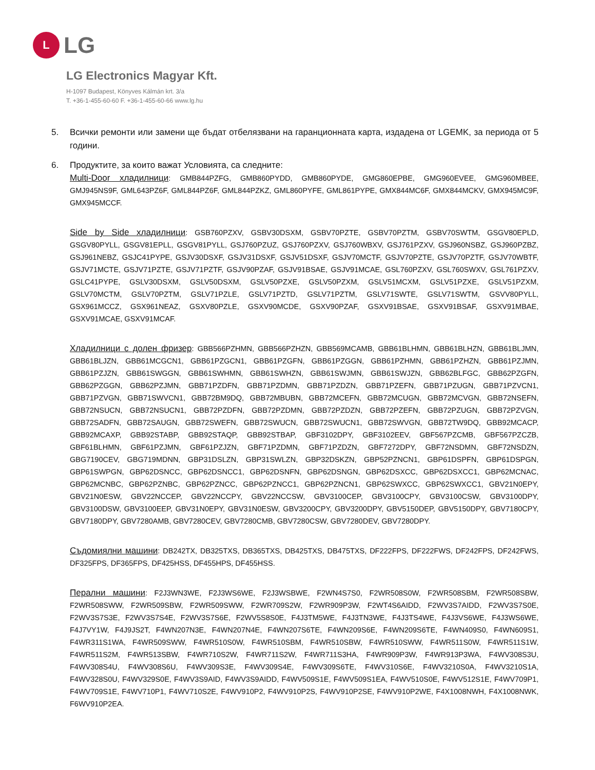L
LG
LG Electronics Magyar Kft.
H-1097 Budapest, Könyves Kálmán krt. 3/a
T. +36-1-455-60-60 F. +36-1-455-60-66 www.lg.hu
5. Всички ремонти или замени ще бъдат отбелязвани на гаранционната карта, издадена от LGEMK, за периода от 5 години.
6. Продуктите, за които важат Условията, са следните:
Multi-Door хладилници: GMB844PZFG, GMB860PYDD, GMB860PYDE, GMG860EPBE, GMG960EVEE, GMG960MBEE, GMJ945NS9F, GML643PZ6F, GML844PZ6F, GML844PZKZ, GML860PYFE, GML861PYPE, GMX844MC6F, GMX844MCKV, GMX945MC9F, GMX945MCCF.
Side by Side хладилници: GSB760PZXV, GSBV30DSXM, GSBV70PZTE, GSBV70PZTM, GSBV70SWTM, GSGV80EPLD, GSGV80PYLL, GSGV81EPLL, GSGV81PYLL, GSJ760PZUZ, GSJ760PZXV, GSJ760WBXV, GSJ761PZXV, GSJ960NSBZ, GSJ960PZBZ, GSJ961NEBZ, GSJC41PYPE, GSJV30DSXF, GSJV31DSXF, GSJV51DSXF, GSJV70MCTF, GSJV70PZTE, GSJV70PZTF, GSJV70WBTF, GSJV71MCTE, GSJV71PZTE, GSJV71PZTF, GSJV90PZAF, GSJV91BSAE, GSJV91MCAE, GSL760PZXV, GSL760SWXV, GSL761PZXV, GSLC41PYPE, GSLV30DSXM, GSLV50DSXM, GSLV50PZXE, GSLV50PZXM, GSLV51MCXM, GSLV51PZXE, GSLV51PZXM, GSLV70MCTM, GSLV70PZTM, GSLV71PZLE, GSLV71PZTD, GSLV71PZTM, GSLV71SWTE, GSLV71SWTM, GSVV80PYLL, GSX961MCCZ, GSX961NEAZ, GSXV80PZLE, GSXV90MCDE, GSXV90PZAF, GSXV91BSAE, GSXV91BSAF, GSXV91MBAE, GSXV91MCAE, GSXV91MCAF.
Хладилници с долен фризер: GBB566PZHMN, GBB566PZHZN, GBB569MCAMB, GBB61BLHMN, GBB61BLHZN, GBB61BLJMN, GBB61BLJZN, GBB61MCGCN1, GBB61PZGCN1, GBB61PZGFN, GBB61PZGGN, GBB61PZHMN, GBB61PZHZN, GBB61PZJMN, GBB61PZJZN, GBB61SWGGN, GBB61SWHMN, GBB61SWHZN, GBB61SWJMN, GBB61SWJZN, GBB62BLFGC, GBB62PZGFN, GBB62PZGGN, GBB62PZJMN, GBB71PZDFN, GBB71PZDMN, GBB71PZDZN, GBB71PZEFN, GBB71PZUGN, GBB71PZVCN1, GBB71PZVGN, GBB71SWVCN1, GBB72BM9DQ, GBB72MBUBN, GBB72MCEFN, GBB72MCUGN, GBB72MCVGN, GBB72NSEFN, GBB72NSUCN, GBB72NSUCN1, GBB72PZDFN, GBB72PZDMN, GBB72PZDZN, GBB72PZEFN, GBB72PZUGN, GBB72PZVGN, GBB72SADFN, GBB72SAUGN, GBB72SWEFN, GBB72SWUCN, GBB72SWUCN1, GBB72SWVGN, GBB72TW9DQ, GBB92MCACP, GBB92MCAXP, GBB92STABP, GBB92STAQP, GBB92STBAP, GBF3102DPY, GBF3102EEV, GBF567PZCMB, GBF567PZCZB, GBF61BLHMN, GBF61PZJMN, GBF61PZJZN, GBF71PZDMN, GBF71PZDZN, GBF7272DPY, GBF72NSDMN, GBF72NSDZN, GBG7190CEV, GBG719MDNN, GBP31DSLZN, GBP31SWLZN, GBP32DSKZN, GBP52PZNCN1, GBP61DSPFN, GBP61DSPGN, GBP61SWPGN, GBP62DSNCC, GBP62DSNCC1, GBP62DSNFN, GBP62DSNGN, GBP62DSXCC, GBP62DSXCC1, GBP62MCNAC, GBP62MCNBC, GBP62PZNBC, GBP62PZNCC, GBP62PZNCC1, GBP62PZNCN1, GBP62SWXCC, GBP62SWXCC1, GBV21N0EPY, GBV21N0ESW, GBV22NCCEP, GBV22NCCPY, GBV22NCCSW, GBV3100CEP, GBV3100CPY, GBV3100CSW, GBV3100DPY, GBV3100DSW, GBV3100EEP, GBV31N0EPY, GBV31N0ESW, GBV3200CPY, GBV3200DPY, GBV5150DEP, GBV5150DPY, GBV7180CPY, GBV7180DPY, GBV7280AMB, GBV7280CEV, GBV7280CMB, GBV7280CSW, GBV7280DEV, GBV7280DPY.
Съдомиялни машини: DB242TX, DB325TXS, DB365TXS, DB425TXS, DB475TXS, DF222FPS, DF222FWS, DF242FPS, DF242FWS, DF325FPS, DF365FPS, DF425HSS, DF455HPS, DF455HSS.
Перални машини: F2J3WN3WE, F2J3WS6WE, F2J3WSBWE, F2WN4S7S0, F2WR508S0W, F2WR508SBM, F2WR508SBW, F2WR508SWW, F2WR509SBW, F2WR509SWW, F2WR709S2W, F2WR909P3W, F2WT4S6AIDD, F2WV3S7AIDD, F2WV3S7S0E, F2WV3S7S3E, F2WV3S7S4E, F2WV3S7S6E, F2WV5S8S0E, F4J3TM5WE, F4J3TN3WE, F4J3TS4WE, F4J3VS6WE, F4J3WS6WE, F4J7VY1W, F4J9JS2T, F4WN207N3E, F4WN207N4E, F4WN207S6TE, F4WN209S6E, F4WN209S6TE, F4WN409S0, F4WN609S1, F4WR311S1WA, F4WR509SWW, F4WR510S0W, F4WR510SBM, F4WR510SBW, F4WR510SWW, F4WR511S0W, F4WR511S1W, F4WR511S2M, F4WR513SBW, F4WR710S2W, F4WR711S2W, F4WR711S3HA, F4WR909P3W, F4WR913P3WA, F4WV308S3U, F4WV308S4U, F4WV308S6U, F4WV309S3E, F4WV309S4E, F4WV309S6TE, F4WV310S6E, F4WV3210S0A, F4WV3210S1A, F4WV328S0U, F4WV329S0E, F4WV3S9AID, F4WV3S9AIDD, F4WV509S1E, F4WV509S1EA, F4WV510S0E, F4WV512S1E, F4WV709P1, F4WV709S1E, F4WV710P1, F4WV710S2E, F4WV910P2, F4WV910P2S, F4WV910P2SE, F4WV910P2WE, F4X1008NWH, F4X1008NWK, F6WV910P2EA.